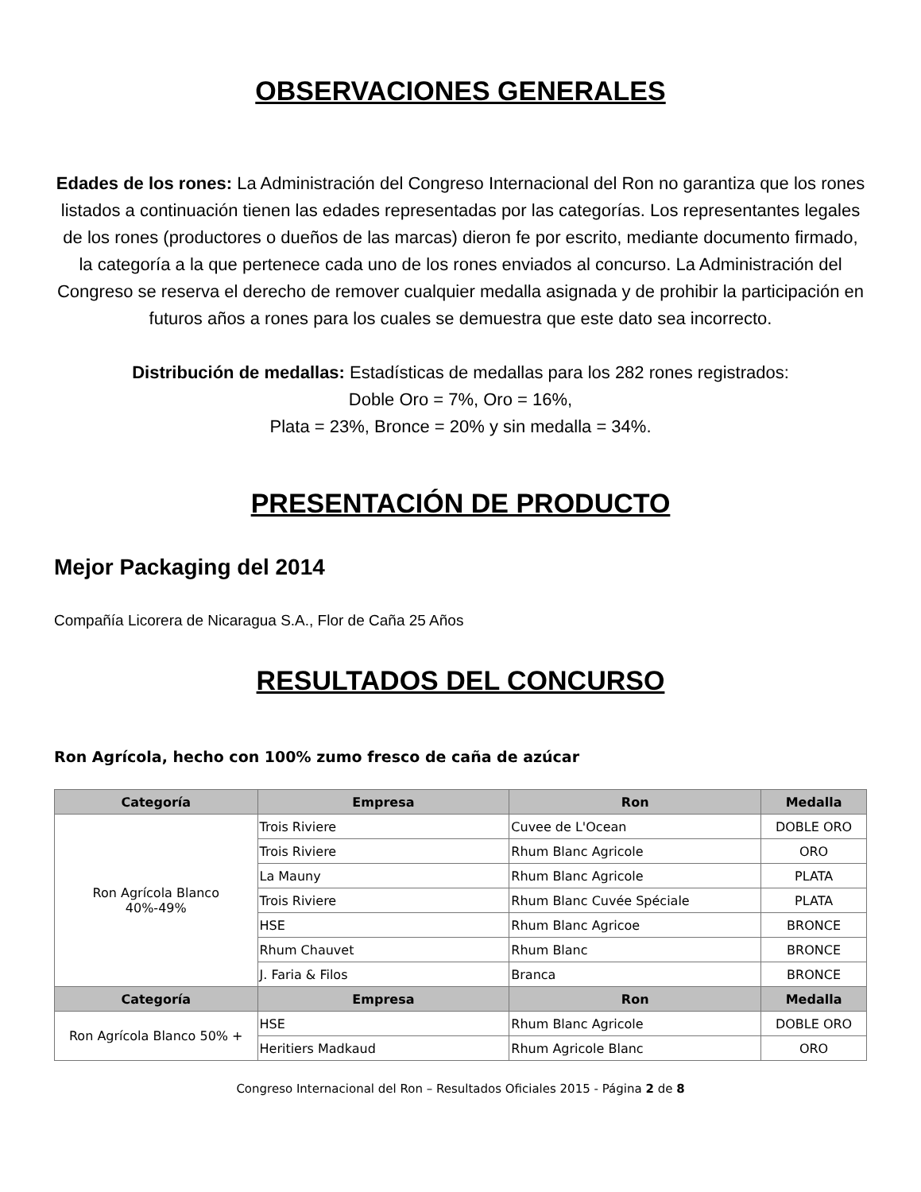OBSERVACIONES GENERALES
Edades de los rones: La Administración del Congreso Internacional del Ron no garantiza que los rones listados a continuación tienen las edades representadas por las categorías. Los representantes legales de los rones (productores o dueños de las marcas) dieron fe por escrito, mediante documento firmado, la categoría a la que pertenece cada uno de los rones enviados al concurso. La Administración del Congreso se reserva el derecho de remover cualquier medalla asignada y de prohibir la participación en futuros años a rones para los cuales se demuestra que este dato sea incorrecto.
Distribución de medallas: Estadísticas de medallas para los 282 rones registrados:
Doble Oro = 7%, Oro = 16%,
Plata = 23%, Bronce = 20% y sin medalla = 34%.
PRESENTACIÓN DE PRODUCTO
Mejor Packaging del 2014
Compañía Licorera de Nicaragua S.A., Flor de Caña 25 Años
RESULTADOS DEL CONCURSO
Ron Agrícola, hecho con 100% zumo fresco de caña de azúcar
| Categoría | Empresa | Ron | Medalla |
| --- | --- | --- | --- |
| Ron Agrícola Blanco 40%-49% | Trois Riviere | Cuvee de L'Ocean | DOBLE ORO |
| | Trois Riviere | Rhum Blanc Agricole | ORO |
| | La Mauny | Rhum Blanc Agricole | PLATA |
| | Trois Riviere | Rhum Blanc Cuvée Spéciale | PLATA |
| | HSE | Rhum Blanc Agricoe | BRONCE |
| | Rhum Chauvet | Rhum Blanc | BRONCE |
| | J. Faria & Filos | Branca | BRONCE |
| Categoría | Empresa | Ron | Medalla |
| Ron Agrícola Blanco 50% + | HSE | Rhum Blanc Agricole | DOBLE ORO |
| | Heritiers Madkaud | Rhum Agricole Blanc | ORO |
Congreso Internacional del Ron – Resultados Oficiales 2015 - Página 2 de 8